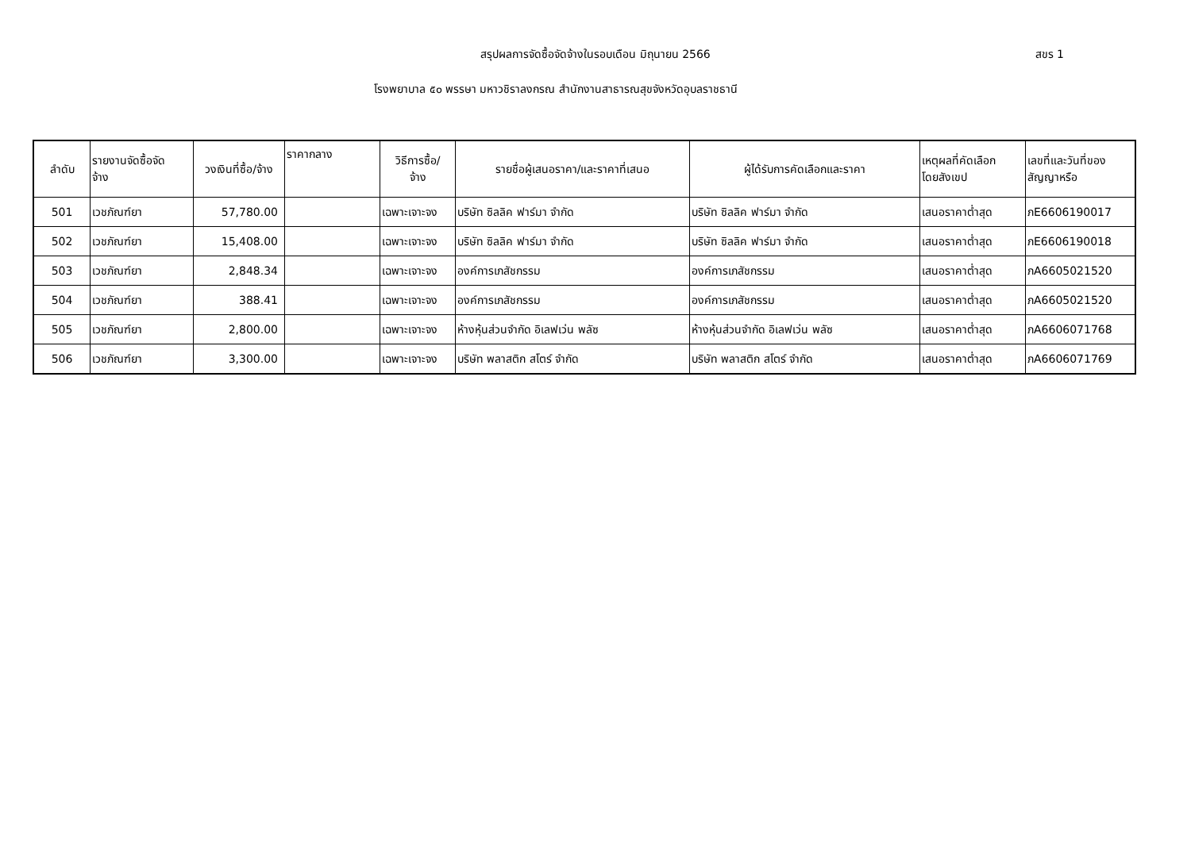สรุปผลการจัดซื้อจัดจ้างในรอบเดือน มิถุนายน 2566 สขร 1
โรงพยาบาล ๕๐ พรรษา มหาวชิราลงกรณ สำนักงานสาธารณสุขจังหวัดอุบลราชธานี
| ลำดับ | รายงานจัดซื้อจัด จ้าง | วงเงินที่ซื้อ/จ้าง | ราคากลาง | วิธีการซื้อ/ จ้าง | รายชื่อผู้เสนอราคา/และราคาที่เสนอ | ผู้ได้รับการคัดเลือกและราคา | เหตุผลที่คัดเลือก โดยสังเขป | เลขที่และวันที่ของ สัญญาหรือ |
| --- | --- | --- | --- | --- | --- | --- | --- | --- |
| 501 | เวชภัณฑ์ยา | 57,780.00 | | เฉพาะเจาะจง | บริษัท ซิลลิค ฟาร์มา จำกัด | บริษัท ซิลลิค ฟาร์มา จำกัด | เสนอราคาต่ำสุด | ภE6606190017 |
| 502 | เวชภัณฑ์ยา | 15,408.00 | | เฉพาะเจาะจง | บริษัท ซิลลิค ฟาร์มา จำกัด | บริษัท ซิลลิค ฟาร์มา จำกัด | เสนอราคาต่ำสุด | ภE6606190018 |
| 503 | เวชภัณฑ์ยา | 2,848.34 | | เฉพาะเจาะจง | องค์การเภสัชกรรม | องค์การเภสัชกรรม | เสนอราคาต่ำสุด | ภA6605021520 |
| 504 | เวชภัณฑ์ยา | 388.41 | | เฉพาะเจาะจง | องค์การเภสัชกรรม | องค์การเภสัชกรรม | เสนอราคาต่ำสุด | ภA6605021520 |
| 505 | เวชภัณฑ์ยา | 2,800.00 | | เฉพาะเจาะจง | ห้างหุ้นส่วนจำกัด อิเลฟเว่น พลัซ | ห้างหุ้นส่วนจำกัด อิเลฟเว่น พลัซ | เสนอราคาต่ำสุด | ภA6606071768 |
| 506 | เวชภัณฑ์ยา | 3,300.00 | | เฉพาะเจาะจง | บริษัท พลาสติก สโตร์ จำกัด | บริษัท พลาสติก สโตร์ จำกัด | เสนอราคาต่ำสุด | ภA6606071769 |